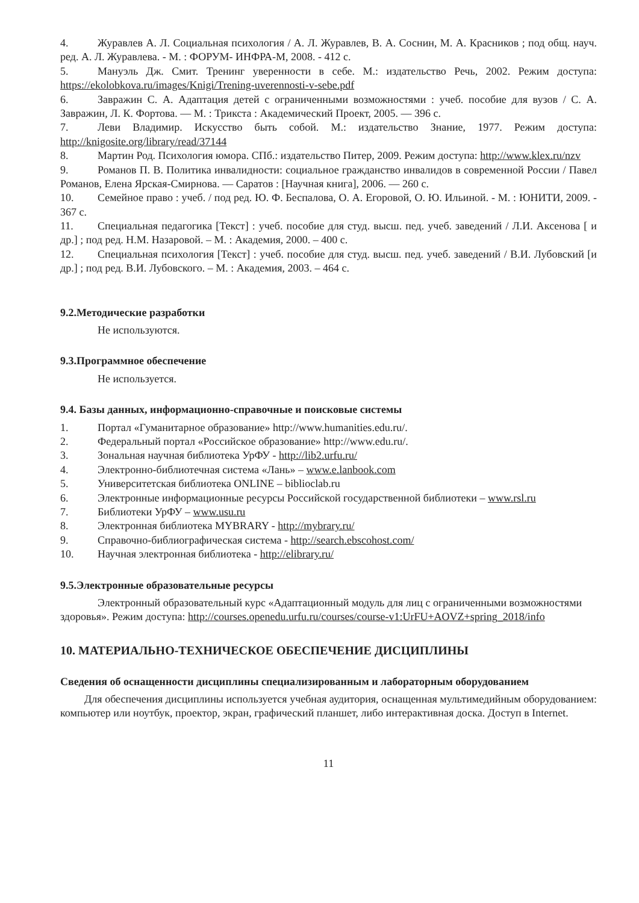4. Журавлев А. Л. Социальная психология / А. Л. Журавлев, В. А. Соснин, М. А. Красников ; под общ. науч. ред. А. Л. Журавлева. - М. : ФОРУМ- ИНФРА-М, 2008. - 412 с.
5. Мануэль Дж. Смит. Тренинг уверенности в себе. М.: издательство Речь, 2002. Режим доступа: https://ekolobkova.ru/images/Knigi/Trening-uverennosti-v-sebe.pdf
6. Завражин С. А. Адаптация детей с ограниченными возможностями : учеб. пособие для вузов / С. А. Завражин, Л. К. Фортова. — М. : Трикста : Академический Проект, 2005. — 396 с.
7. Леви Владимир. Искусство быть собой. М.: издательство Знание, 1977. Режим доступа: http://knigosite.org/library/read/37144
8. Мартин Род. Психология юмора. СПб.: издательство Питер, 2009. Режим доступа: http://www.klex.ru/nzv
9. Романов П. В. Политика инвалидности: социальное гражданство инвалидов в современной России / Павел Романов, Елена Ярская-Смирнова. — Саратов : [Научная книга], 2006. — 260 с.
10. Семейное право : учеб. / под ред. Ю. Ф. Беспалова, О. А. Егоровой, О. Ю. Ильиной. - М. : ЮНИТИ, 2009. - 367 с.
11. Специальная педагогика [Текст] : учеб. пособие для студ. высш. пед. учеб. заведений / Л.И. Аксенова [ и др.] ; под ред. Н.М. Назаровой. – М. : Академия, 2000. – 400 с.
12. Специальная психология [Текст] : учеб. пособие для студ. высш. пед. учеб. заведений / В.И. Лубовский [и др.] ; под ред. В.И. Лубовского. – М. : Академия, 2003. – 464 с.
9.2.Методические разработки
Не используются.
9.3.Программное обеспечение
Не используется.
9.4. Базы данных, информационно-справочные и поисковые системы
1. Портал «Гуманитарное образование» http://www.humanities.edu.ru/.
2. Федеральный портал «Российское образование» http://www.edu.ru/.
3. Зональная научная библиотека УрФУ - http://lib2.urfu.ru/
4. Электронно-библиотечная система «Лань» – www.e.lanbook.com
5. Университетская библиотека ONLINE – biblioclab.ru
6. Электронные информационные ресурсы Российской государственной библиотеки – www.rsl.ru
7. Библиотеки УрФУ – www.usu.ru
8. Электронная библиотека MYBRARY - http://mybrary.ru/
9. Справочно-библиографическая система - http://search.ebscohost.com/
10. Научная электронная библиотека - http://elibrary.ru/
9.5.Электронные образовательные ресурсы
Электронный образовательный курс «Адаптационный модуль для лиц с ограниченными возможностями здоровья». Режим доступа: http://courses.openedu.urfu.ru/courses/course-v1:UrFU+AOVZ+spring_2018/info
10. МАТЕРИАЛЬНО-ТЕХНИЧЕСКОЕ ОБЕСПЕЧЕНИЕ ДИСЦИПЛИНЫ
Сведения об оснащенности дисциплины специализированным и лабораторным оборудованием
Для обеспечения дисциплины используется учебная аудитория, оснащенная мультимедийным оборудованием: компьютер или ноутбук, проектор, экран, графический планшет, либо интерактивная доска. Доступ в Internet.
11